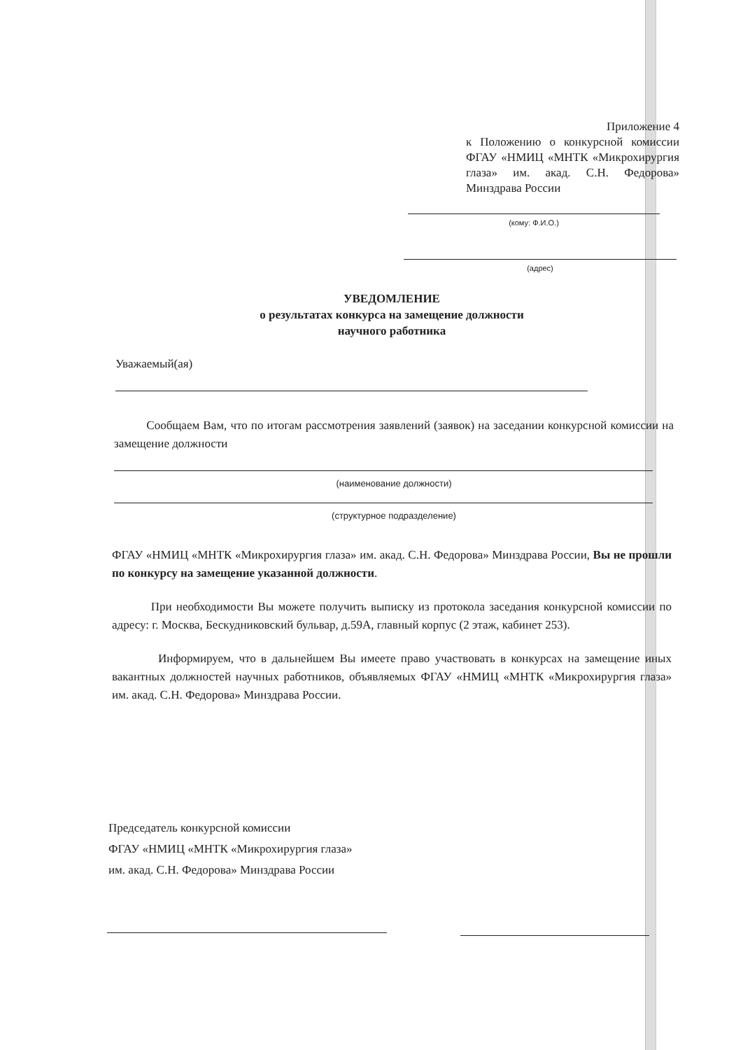Приложение 4
к Положению о конкурсной комиссии ФГАУ «НМИЦ «МНТК «Микрохирургия глаза» им. акад. С.Н. Федорова» Минздрава России
(кому: Ф.И.О.)
(адрес)
УВЕДОМЛЕНИЕ
о результатах конкурса на замещение должности
научного работника
Уважаемый(ая)
Сообщаем Вам, что по итогам рассмотрения заявлений (заявок) на заседании конкурсной комиссии на замещение должности
(наименование должности)
(структурное подразделение)
ФГАУ «НМИЦ «МНТК «Микрохирургия глаза» им. акад. С.Н. Федорова» Минздрава России, Вы не прошли по конкурсу на замещение указанной должности.
При необходимости Вы можете получить выписку из протокола заседания конкурсной комиссии по адресу: г. Москва, Бескудниковский бульвар, д.59А, главный корпус (2 этаж, кабинет 253).
Информируем, что в дальнейшем Вы имеете право участвовать в конкурсах на замещение иных вакантных должностей научных работников, объявляемых ФГАУ «НМИЦ «МНТК «Микрохирургия глаза» им. акад. С.Н. Федорова» Минздрава России.
Председатель конкурсной комиссии
ФГАУ «НМИЦ «МНТК «Микрохирургия глаза»
им. акад. С.Н. Федорова» Минздрава России